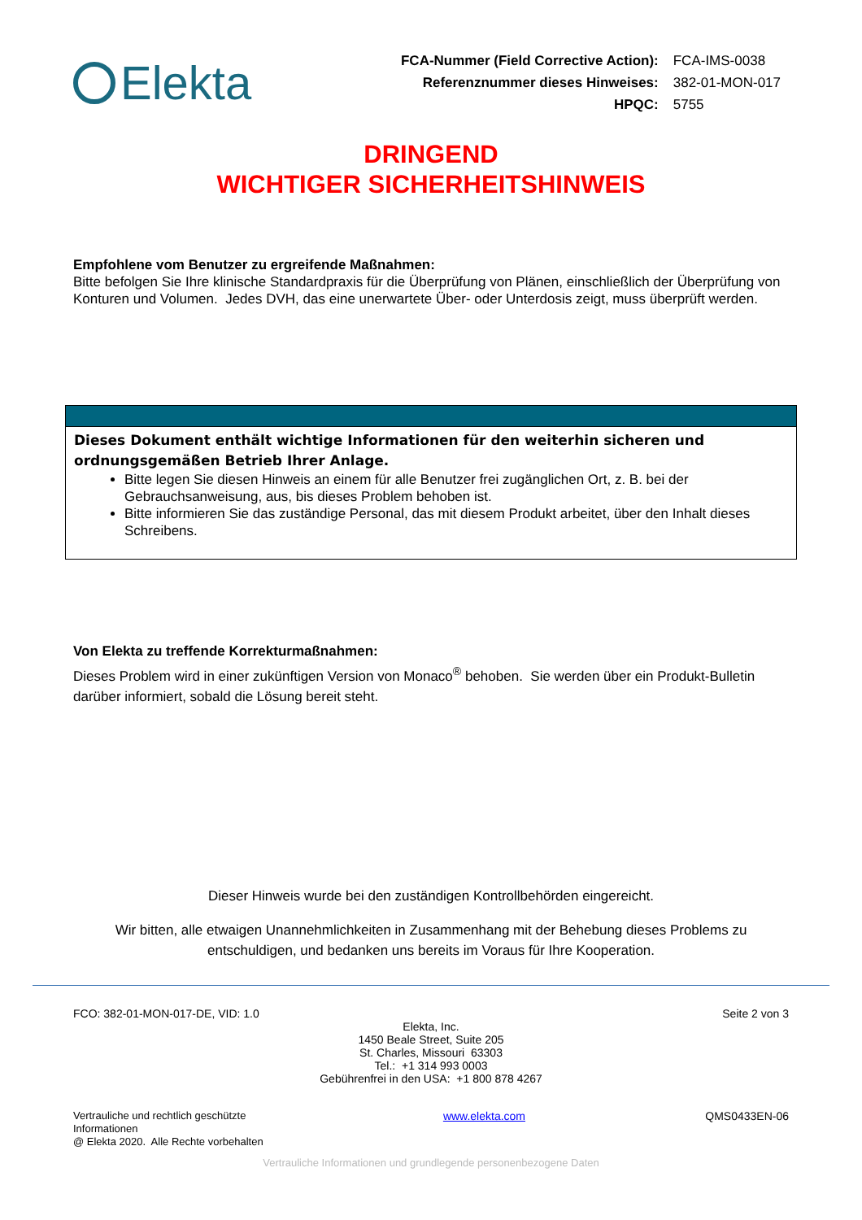Elekta
| FCA-Nummer (Field Corrective Action): | FCA-IMS-0038 |
| Referenznummer dieses Hinweises: | 382-01-MON-017 |
| HPQC: | 5755 |
DRINGEND
WICHTIGER SICHERHEITSHINWEIS
Empfohlene vom Benutzer zu ergreifende Maßnahmen:
Bitte befolgen Sie Ihre klinische Standardpraxis für die Überprüfung von Plänen, einschließlich der Überprüfung von Konturen und Volumen. Jedes DVH, das eine unerwartete Über- oder Unterdosis zeigt, muss überprüft werden.
Dieses Dokument enthält wichtige Informationen für den weiterhin sicheren und ordnungsgemäßen Betrieb Ihrer Anlage.
Bitte legen Sie diesen Hinweis an einem für alle Benutzer frei zugänglichen Ort, z. B. bei der Gebrauchsanweisung, aus, bis dieses Problem behoben ist.
Bitte informieren Sie das zuständige Personal, das mit diesem Produkt arbeitet, über den Inhalt dieses Schreibens.
Von Elekta zu treffende Korrekturmaßnahmen:
Dieses Problem wird in einer zukünftigen Version von Monaco<sup>®</sup> behoben. Sie werden über ein Produkt-Bulletin darüber informiert, sobald die Lösung bereit steht.
Dieser Hinweis wurde bei den zuständigen Kontrollbehörden eingereicht.
Wir bitten, alle etwaigen Unannehmlichkeiten in Zusammenhang mit der Behebung dieses Problems zu entschuldigen, und bedanken uns bereits im Voraus für Ihre Kooperation.
FCO: 382-01-MON-017-DE, VID: 1.0 Seite 2 von 3
Elekta, Inc.
1450 Beale Street, Suite 205
St. Charles, Missouri 63303
Tel.: +1 314 993 0003
Gebührenfrei in den USA: +1 800 878 4267
Vertrauliche und rechtlich geschützte
Informationen
@ Elekta 2020. Alle Rechte vorbehalten www.elekta.com QMS0433EN-06
Vertrauliche Informationen und grundlegende personenbezogene Daten